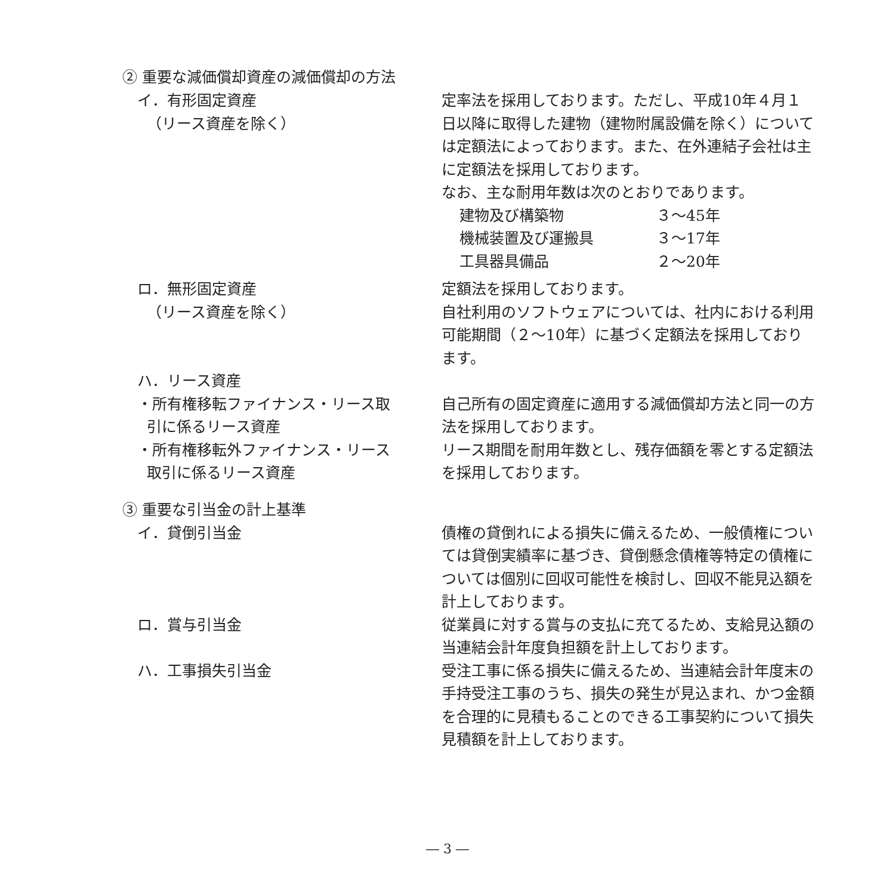② 重要な減価償却資産の減価償却の方法
イ．有形固定資産
（リース資産を除く）
定率法を採用しております。ただし、平成10年４月１日以降に取得した建物（建物附属設備を除く）については定額法によっております。また、在外連結子会社は主に定額法を採用しております。
なお、主な耐用年数は次のとおりであります。
建物及び構築物 ３～45年
機械装置及び運搬具 ３～17年
工具器具備品 ２～20年
ロ．無形固定資産
（リース資産を除く）
定額法を採用しております。
自社利用のソフトウェアについては、社内における利用可能期間（２～10年）に基づく定額法を採用しております。
ハ．リース資産
・所有権移転ファイナンス・リース取
引に係るリース資産
自己所有の固定資産に適用する減価償却方法と同一の方法を採用しております。
・所有権移転外ファイナンス・リース
取引に係るリース資産
リース期間を耐用年数とし、残存価額を零とする定額法を採用しております。
③ 重要な引当金の計上基準
イ．貸倒引当金 債権の貸倒れによる損失に備えるため、一般債権については貸倒実績率に基づき、貸倒懸念債権等特定の債権については個別に回収可能性を検討し、回収不能見込額を計上しております。
ロ．賞与引当金 従業員に対する賞与の支払に充てるため、支給見込額の当連結会計年度負担額を計上しております。
ハ．工事損失引当金 受注工事に係る損失に備えるため、当連結会計年度末の手持受注工事のうち、損失の発生が見込まれ、かつ金額を合理的に見積もることのできる工事契約について損失見積額を計上しております。
― 3 ―